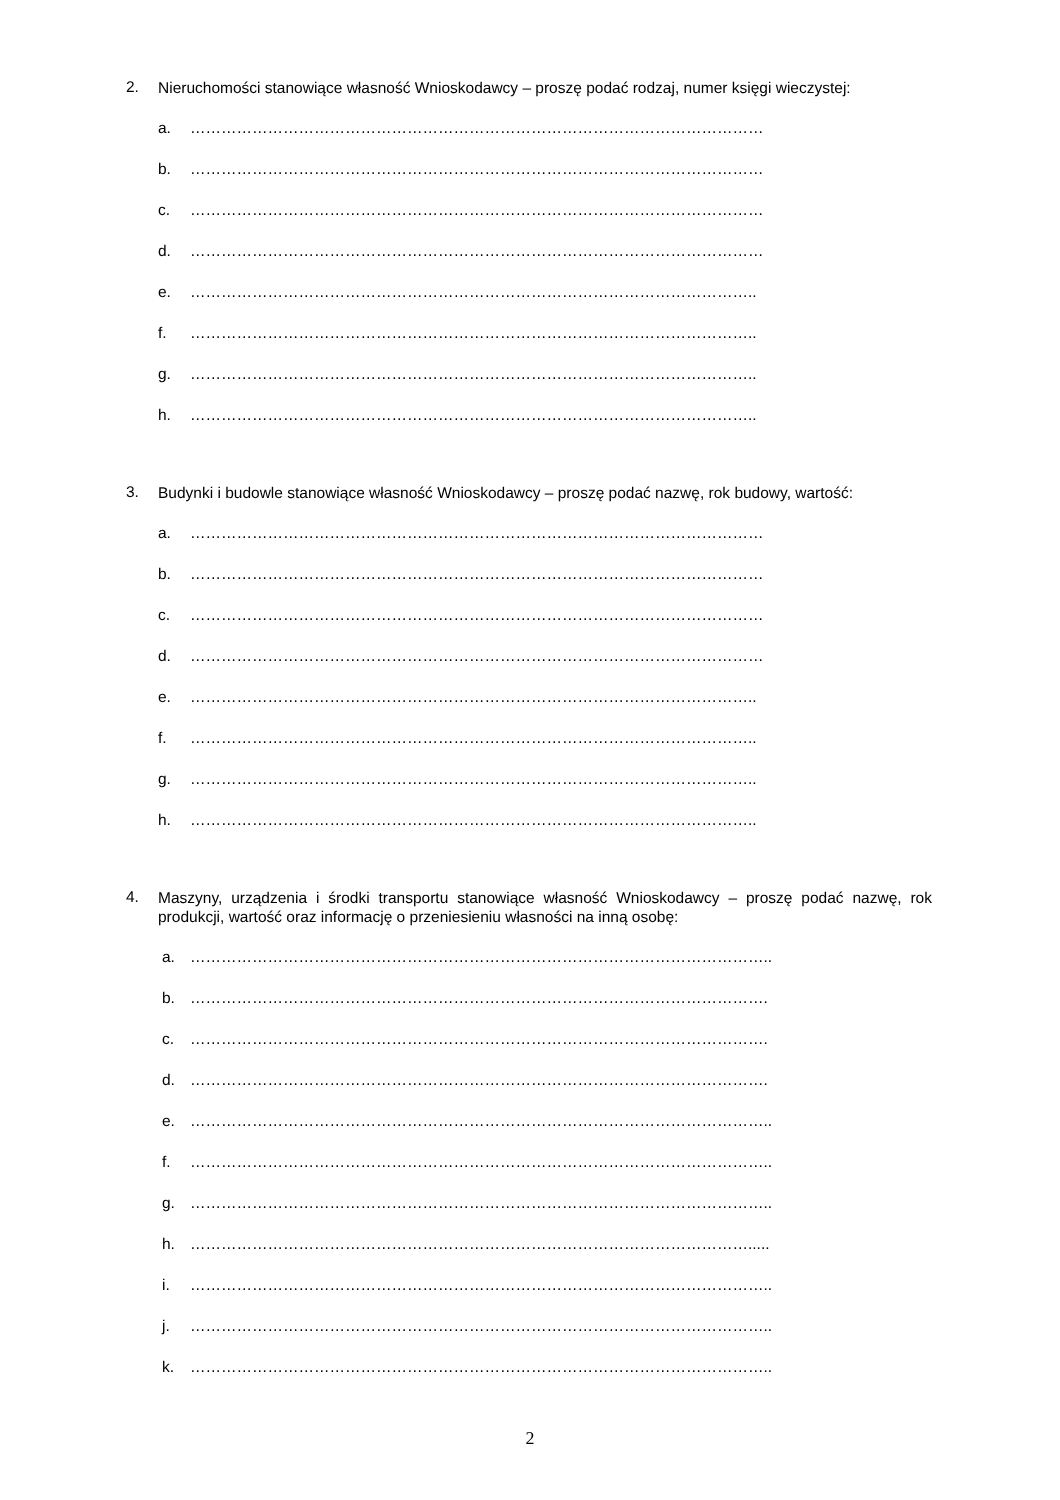2. Nieruchomości stanowiące własność Wnioskodawcy – proszę podać rodzaj, numer księgi wieczystej:
a. …………………………………………………………………………………………………
b. …………………………………………………………………………………………………
c. …………………………………………………………………………………………………
d. …………………………………………………………………………………………………
e. ………………………………………………………………………………………………..
f. ………………………………………………………………………………………………..
g. ………………………………………………………………………………………………..
h. ………………………………………………………………………………………………..
3. Budynki i budowle stanowiące własność Wnioskodawcy – proszę podać nazwę, rok budowy, wartość:
a. …………………………………………………………………………………………………
b. …………………………………………………………………………………………………
c. …………………………………………………………………………………………………
d. …………………………………………………………………………………………………
e. ………………………………………………………………………………………………..
f. ………………………………………………………………………………………………..
g. ………………………………………………………………………………………………..
h. ………………………………………………………………………………………………..
4. Maszyny, urządzenia i środki transportu stanowiące własność Wnioskodawcy – proszę podać nazwę, rok produkcji, wartość oraz informację o przeniesieniu własności na inną osobę:
a. …………………………………………………………………………………………………..
b. ………………………………………………………………………………………………….
c. ………………………………………………………………………………………………….
d. ………………………………………………………………………………………………….
e. …………………………………………………………………………………………………..
f. …………………………………………………………………………………………………..
g. …………………………………………………………………………………………………..
h. ……………………………………………………………………………………………….....
i. …………………………………………………………………………………………………..
j. …………………………………………………………………………………………………..
k. …………………………………………………………………………………………………..
2